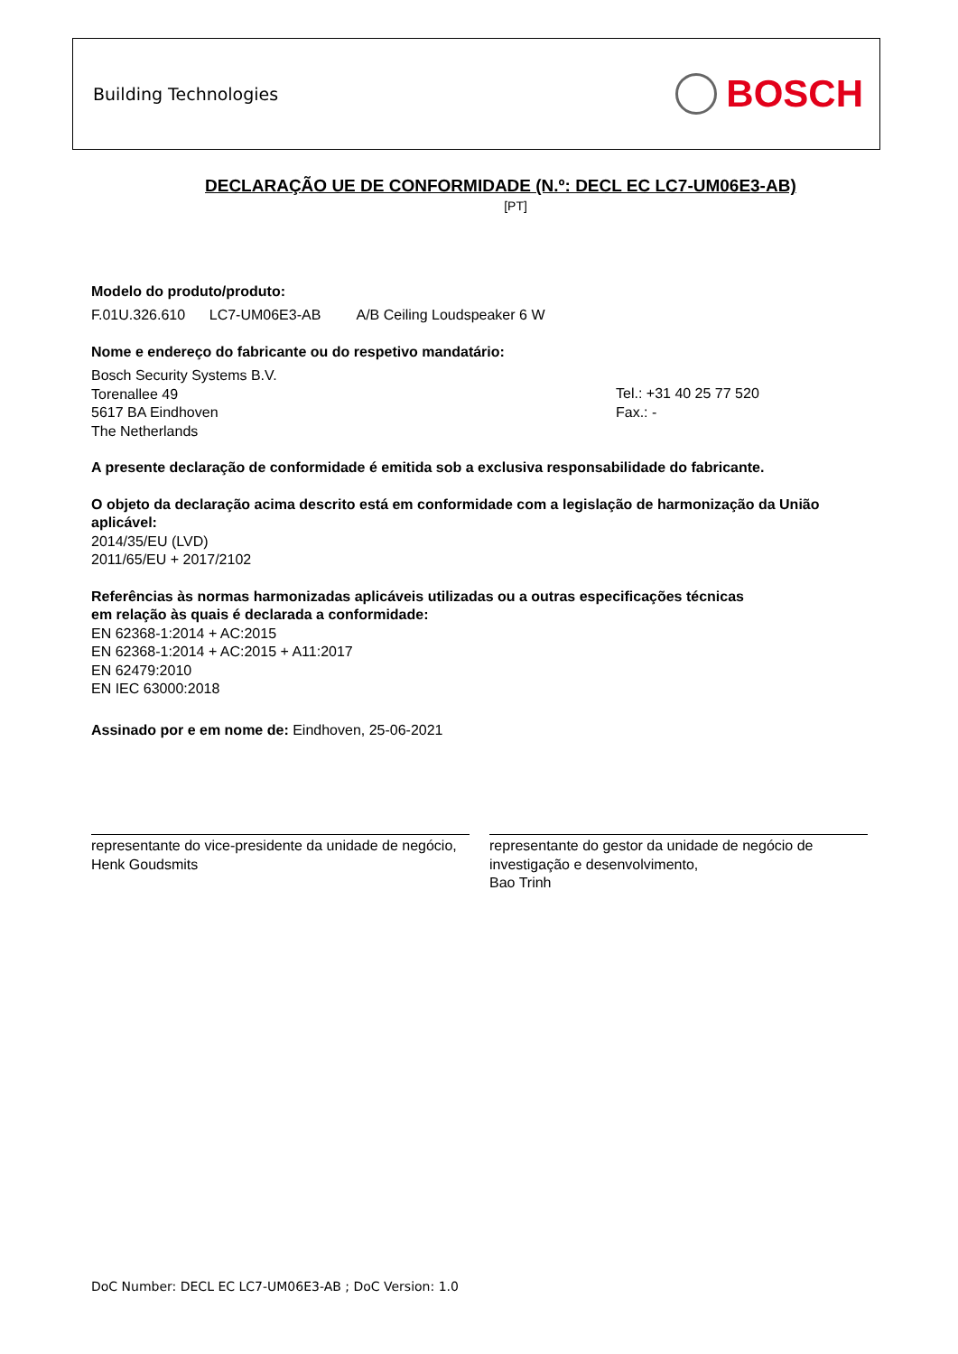Building Technologies BOSCH
DECLARAÇÃO UE DE CONFORMIDADE (N.º: DECL EC LC7-UM06E3-AB)
[PT]
Modelo do produto/produto:
F.01U.326.610 LC7-UM06E3-AB A/B Ceiling Loudspeaker 6 W
Nome e endereço do fabricante ou do respetivo mandatário:
Bosch Security Systems B.V.
Torenallee 49
5617 BA Eindhoven
The Netherlands
Tel.: +31 40 25 77 520
Fax.: -
A presente declaração de conformidade é emitida sob a exclusiva responsabilidade do fabricante.
O objeto da declaração acima descrito está em conformidade com a legislação de harmonização da União aplicável:
2014/35/EU (LVD)
2011/65/EU + 2017/2102
Referências às normas harmonizadas aplicáveis utilizadas ou a outras especificações técnicas
em relação às quais é declarada a conformidade:
EN 62368-1:2014 + AC:2015
EN 62368-1:2014 + AC:2015 + A11:2017
EN 62479:2010
EN IEC 63000:2018
Assinado por e em nome de: Eindhoven, 25-06-2021
representante do vice-presidente da unidade de negócio,
Henk Goudsmits
representante do gestor da unidade de negócio de investigação e desenvolvimento,
Bao Trinh
DoC Number: DECL EC LC7-UM06E3-AB ; DoC Version: 1.0